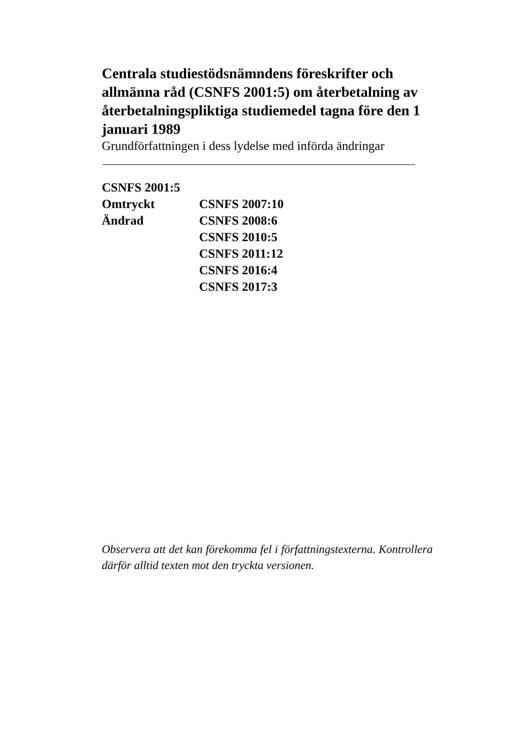Centrala studiestödsnämndens föreskrifter och allmänna råd (CSNFS 2001:5) om återbetalning av återbetalningspliktiga studiemedel tagna före den 1 januari 1989
Grundförfattningen i dess lydelse med införda ändringar
| CSNFS 2001:5 | |
| Omtryckt | CSNFS 2007:10 |
| Ändrad | CSNFS 2008:6 |
| | CSNFS 2010:5 |
| | CSNFS 2011:12 |
| | CSNFS 2016:4 |
| | CSNFS 2017:3 |
Observera att det kan förekomma fel i författningstexterna. Kontrollera därför alltid texten mot den tryckta versionen.